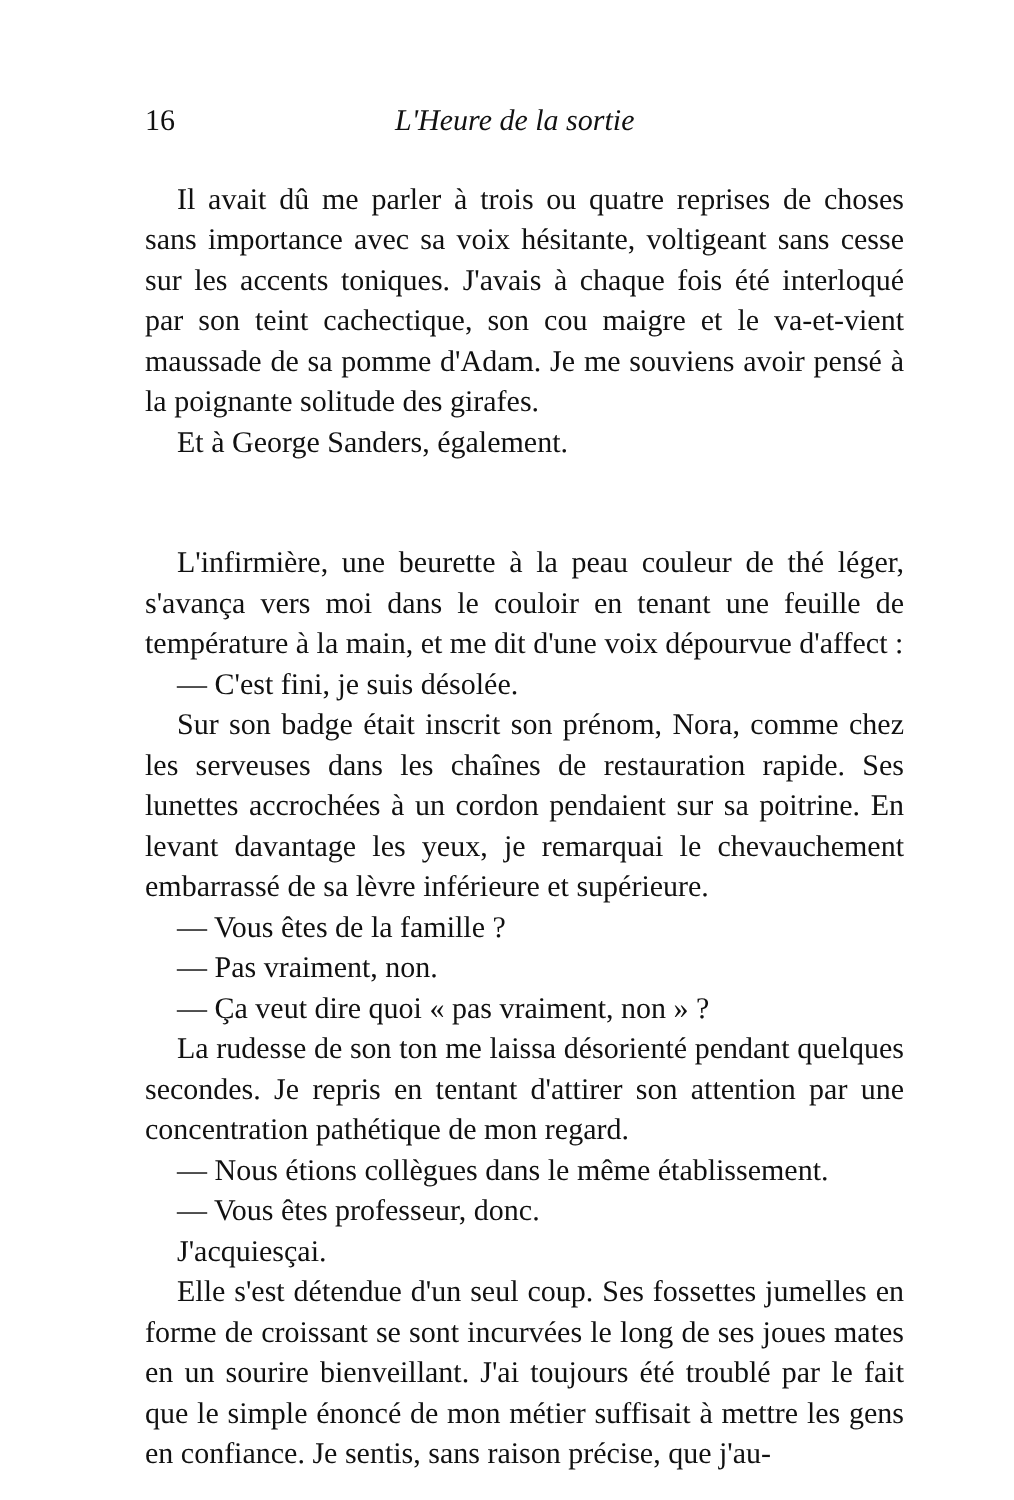16 L'Heure de la sortie
Il avait dû me parler à trois ou quatre reprises de choses sans importance avec sa voix hésitante, voltigeant sans cesse sur les accents toniques. J'avais à chaque fois été interloqué par son teint cachectique, son cou maigre et le va-et-vient maussade de sa pomme d'Adam. Je me souviens avoir pensé à la poignante solitude des girafes.
Et à George Sanders, également.
L'infirmière, une beurette à la peau couleur de thé léger, s'avança vers moi dans le couloir en tenant une feuille de température à la main, et me dit d'une voix dépourvue d'affect :
— C'est fini, je suis désolée.
Sur son badge était inscrit son prénom, Nora, comme chez les serveuses dans les chaînes de restauration rapide. Ses lunettes accrochées à un cordon pendaient sur sa poitrine. En levant davantage les yeux, je remarquai le chevauchement embarrassé de sa lèvre inférieure et supérieure.
— Vous êtes de la famille ?
— Pas vraiment, non.
— Ça veut dire quoi « pas vraiment, non » ?
La rudesse de son ton me laissa désorienté pendant quelques secondes. Je repris en tentant d'attirer son attention par une concentration pathétique de mon regard.
— Nous étions collègues dans le même établissement.
— Vous êtes professeur, donc.
J'acquiesçai.
Elle s'est détendue d'un seul coup. Ses fossettes jumelles en forme de croissant se sont incurvées le long de ses joues mates en un sourire bienveillant. J'ai toujours été troublé par le fait que le simple énoncé de mon métier suffisait à mettre les gens en confiance. Je sentis, sans raison précise, que j'au-